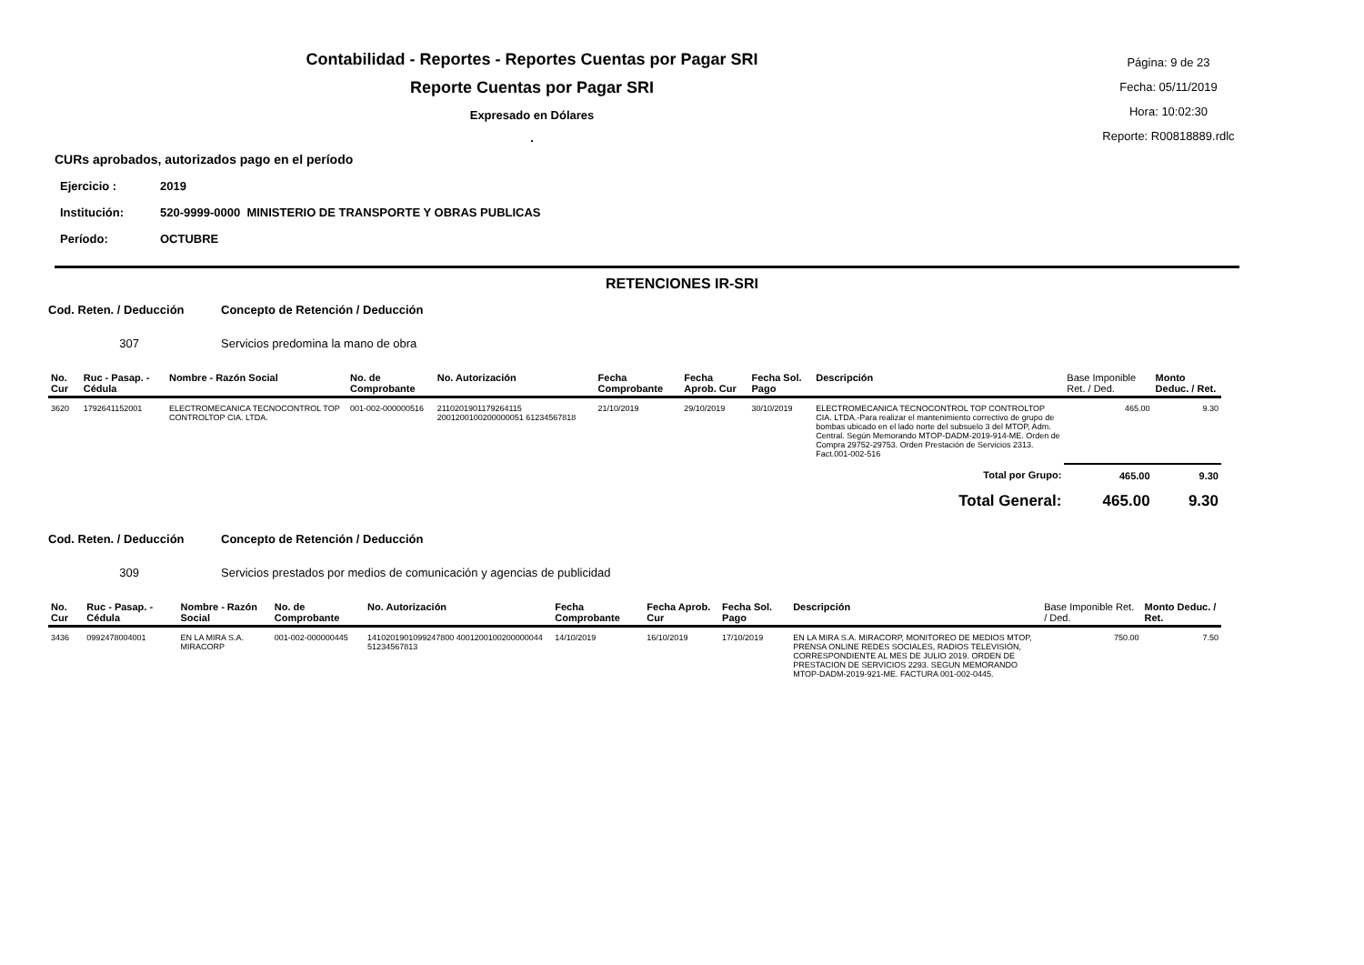Contabilidad - Reportes - Reportes Cuentas por Pagar SRI
Reporte Cuentas por Pagar SRI
Expresado en Dólares
.
Página: 9 de 23
Fecha: 05/11/2019
Hora: 10:02:30
Reporte: R00818889.rdlc
CURs aprobados, autorizados pago en el período
| Ejercicio : | 2019 |
| Institución: | 520-9999-0000 MINISTERIO DE TRANSPORTE Y OBRAS PUBLICAS |
| Período: | OCTUBRE |
RETENCIONES IR-SRI
Cod. Reten. / Deducción Concepto de Retención / Deducción
307 Servicios predomina la mano de obra
| No. Cur | Ruc - Pasap. - Cédula | Nombre - Razón Social | No. de Comprobante | No. Autorización | Fecha Comprobante | Fecha Aprob. Cur | Fecha Sol. Pago | Descripción | Base Imponible Ret. / Ded. | Monto Deduc. / Ret. |
| --- | --- | --- | --- | --- | --- | --- | --- | --- | --- | --- |
| 3620 | 1792641152001 | ELECTROMECANICA TECNOCONTROL TOP CONTROLTOP CIA. LTDA. | 001-002-000000516 | 2110201901179264115 2001200100200000051 61234567818 | 21/10/2019 | 29/10/2019 | 30/10/2019 | ELECTROMECANICA TECNOCONTROL TOP CONTROLTOP CIA. LTDA.-Para realizar el mantenimiento correctivo de grupo de bombas ubicado en el lado norte del subsuelo 3 del MTOP, Adm. Central. Según Memorando MTOP-DADM-2019-914-ME. Orden de Compra 29752-29753. Orden Prestación de Servicios 2313. Fact.001-002-516 | 465.00 | 9.30 |
| Total por Grupo: | | | | | | | | | 465.00 | 9.30 |
| Total General: | | | | | | | | | 465.00 | 9.30 |
Cod. Reten. / Deducción Concepto de Retención / Deducción
309 Servicios prestados por medios de comunicación y agencias de publicidad
| No. Cur | Ruc - Pasap. - Cédula | Nombre - Razón Social | No. de Comprobante | No. Autorización | Fecha Comprobante | Fecha Aprob. Cur | Fecha Sol. Pago | Descripción | Base Imponible Ret. / Ded. | Monto Deduc. / Ret. |
| --- | --- | --- | --- | --- | --- | --- | --- | --- | --- | --- |
| 3436 | 0992478004001 | EN LA MIRA S.A. MIRACORP | 001-002-000000445 | 1410201901099247800 4001200100200000044 51234567813 | 14/10/2019 | 16/10/2019 | 17/10/2019 | EN LA MIRA S.A. MIRACORP, MONITOREO DE MEDIOS MTOP, PRENSA ONLINE REDES SOCIALES, RADIOS TELEVISIÓN, CORRESPONDIENTE AL MES DE JULIO 2019. ORDEN DE PRESTACION DE SERVICIOS 2293. SEGUN MEMORANDO MTOP-DADM-2019-921-ME. FACTURA 001-002-0445. | 750.00 | 7.50 |